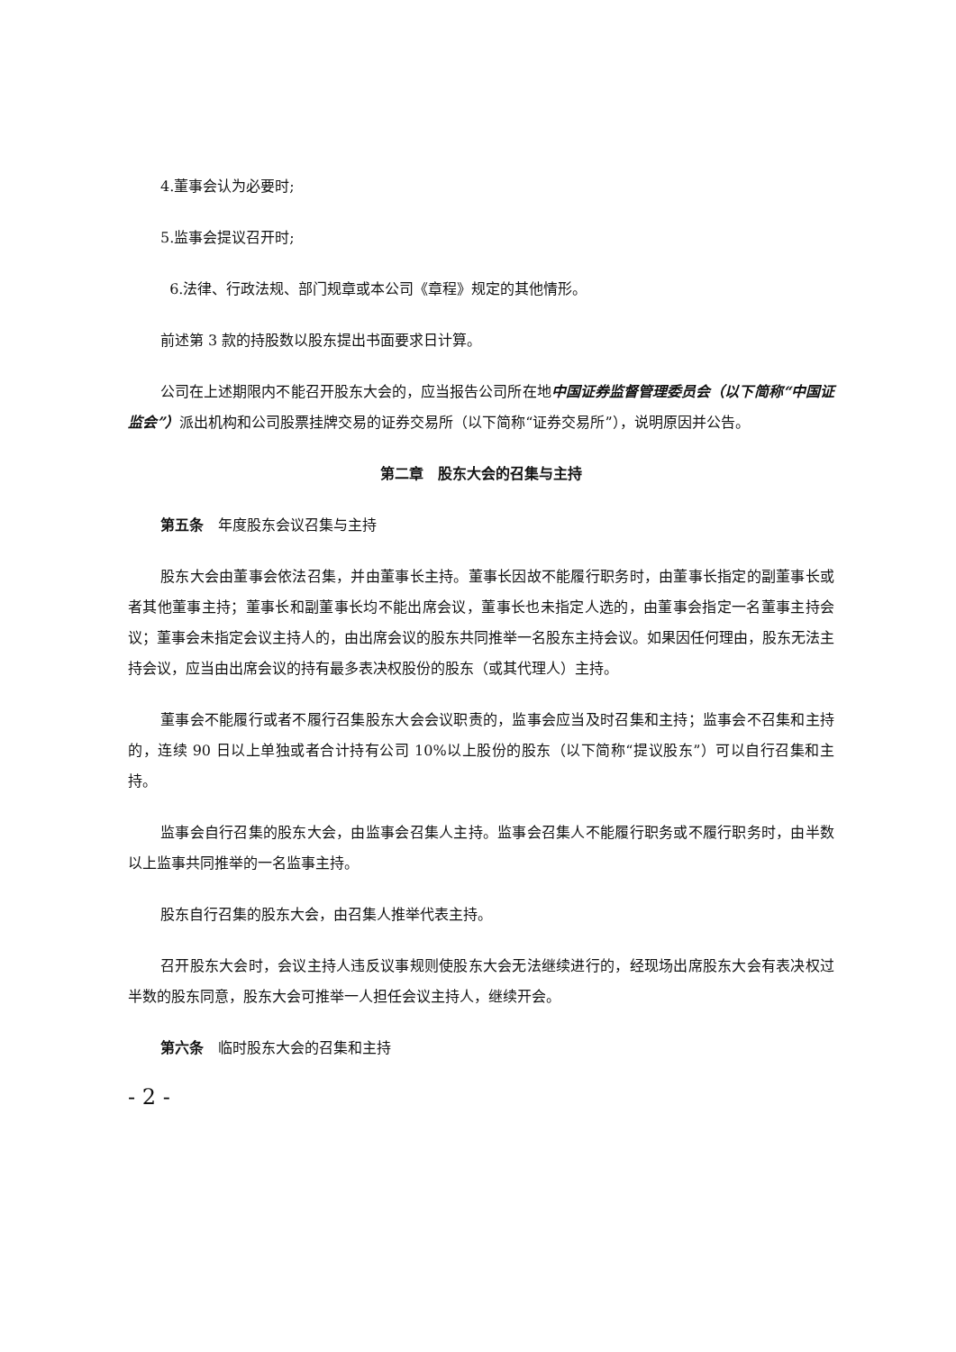4.董事会认为必要时;
5.监事会提议召开时;
6.法律、行政法规、部门规章或本公司《章程》规定的其他情形。
前述第 3 款的持股数以股东提出书面要求日计算。
公司在上述期限内不能召开股东大会的，应当报告公司所在地中国证券监督管理委员会（以下简称“中国证监会”）派出机构和公司股票挂牌交易的证券交易所（以下简称“证券交易所”），说明原因并公告。
第二章　股东大会的召集与主持
第五条　年度股东会议召集与主持
股东大会由董事会依法召集，并由董事长主持。董事长因故不能履行职务时，由董事长指定的副董事长或者其他董事主持；董事长和副董事长均不能出席会议，董事长也未指定人选的，由董事会指定一名董事主持会议；董事会未指定会议主持人的，由出席会议的股东共同推举一名股东主持会议。如果因任何理由，股东无法主持会议，应当由出席会议的持有最多表决权股份的股东（或其代理人）主持。
董事会不能履行或者不履行召集股东大会会议职责的，监事会应当及时召集和主持；监事会不召集和主持的，连续 90 日以上单独或者合计持有公司 10%以上股份的股东（以下简称“提议股东”）可以自行召集和主持。
监事会自行召集的股东大会，由监事会召集人主持。监事会召集人不能履行职务或不履行职务时，由半数以上监事共同推举的一名监事主持。
股东自行召集的股东大会，由召集人推举代表主持。
召开股东大会时，会议主持人违反议事规则使股东大会无法继续进行的，经现场出席股东大会有表决权过半数的股东同意，股东大会可推举一人担任会议主持人，继续开会。
第六条　临时股东大会的召集和主持
- 2 -